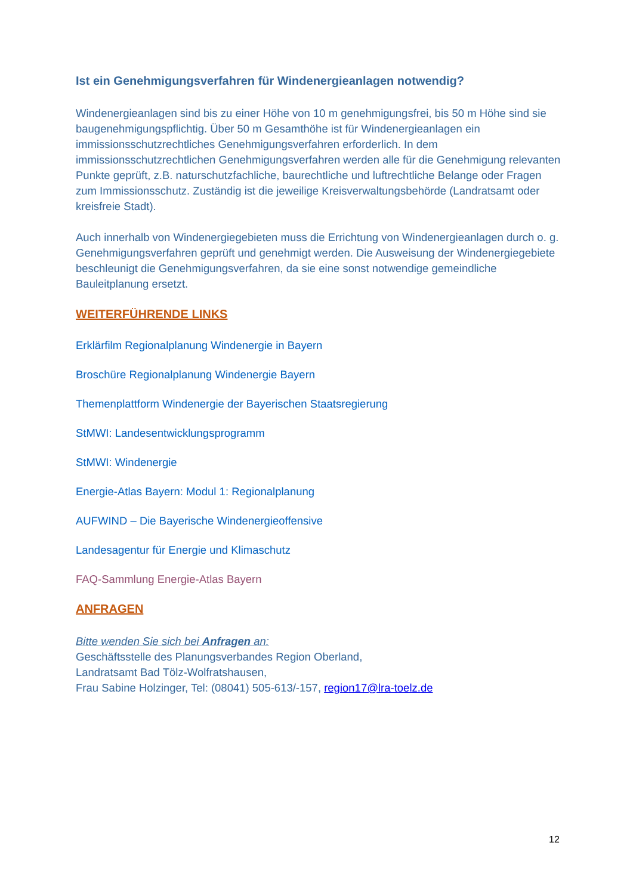Ist ein Genehmigungsverfahren für Windenergieanlagen notwendig?
Windenergieanlagen sind bis zu einer Höhe von 10 m genehmigungsfrei, bis 50 m Höhe sind sie baugenehmigungspflichtig. Über 50 m Gesamthöhe ist für Windenergieanlagen ein immissionsschutzrechtliches Genehmigungsverfahren erforderlich. In dem immissionsschutzrechtlichen Genehmigungsverfahren werden alle für die Genehmigung relevanten Punkte geprüft, z.B. naturschutzfachliche, baurechtliche und luftrechtliche Belange oder Fragen zum Immissionsschutz. Zuständig ist die jeweilige Kreisverwaltungsbehörde (Landratsamt oder kreisfreie Stadt).
Auch innerhalb von Windenergiegebieten muss die Errichtung von Windenergieanlagen durch o. g. Genehmigungsverfahren geprüft und genehmigt werden. Die Ausweisung der Windenergiegebiete beschleunigt die Genehmigungsverfahren, da sie eine sonst notwendige gemeindliche Bauleitplanung ersetzt.
WEITERFÜHRENDE LINKS
Erklärfilm Regionalplanung Windenergie in Bayern
Broschüre Regionalplanung Windenergie Bayern
Themenplattform Windenergie der Bayerischen Staatsregierung
StMWI: Landesentwicklungsprogramm
StMWI: Windenergie
Energie-Atlas Bayern: Modul 1: Regionalplanung
AUFWIND – Die Bayerische Windenergieoffensive
Landesagentur für Energie und Klimaschutz
FAQ-Sammlung Energie-Atlas Bayern
ANFRAGEN
Bitte wenden Sie sich bei Anfragen an:
Geschäftsstelle des Planungsverbandes Region Oberland,
Landratsamt Bad Tölz-Wolfratshausen,
Frau Sabine Holzinger, Tel: (08041) 505-613/-157, region17@lra-toelz.de
12